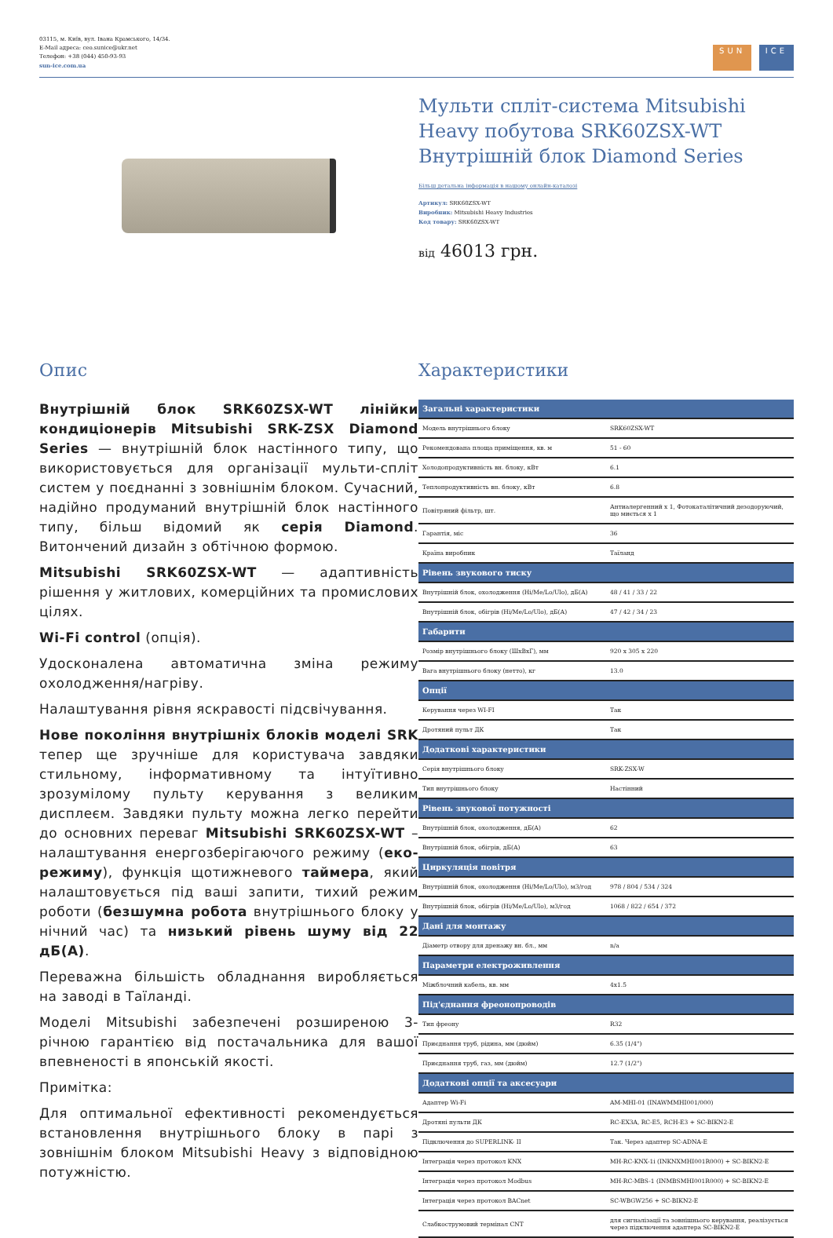03115, м. Київ, вул. Івана Крамського, 14/34.
E-Mail адреса: ceo.sunice@ukr.net
Телефон: +38 (044) 450-93-93
sun-ice.com.ua
SUN ICE
Мульти спліт-система Mitsubishi Heavy побутова SRK60ZSX-WT Внутрішній блок Diamond Series
Більш детальна інформація в нашому онлайн-каталозі
Артикул: SRK60ZSX-WT
Виробник: Mitsubishi Heavy Industries
Код товару: SRK60ZSX-WT
від 46013 грн.
Опис
Внутрішній блок SRK60ZSX-WT лінійки кондиціонерів Mitsubishi SRK-ZSX Diamond Series — внутрішній блок настінного типу, що використовується для організації мульти-спліт систем у поєднанні з зовнішнім блоком. Сучасний, надійно продуманий внутрішній блок настінного типу, більш відомий як серія Diamond. Витончений дизайн з обтічною формою.
Mitsubishi SRK60ZSX-WT — адаптивність рішення у житлових, комерційних та промислових цілях.
Wi-Fi control (опція).
Удосконалена автоматична зміна режиму охолодження/нагріву.
Налаштування рівня яскравості підсвічування.
Нове покоління внутрішніх блоків моделі SRK тепер ще зручніше для користувача завдяки стильному, інформативному та інтуїтивно зрозумілому пульту керування з великим дисплеєм. Завдяки пульту можна легко перейти до основних переваг Mitsubishi SRK60ZSX-WT – налаштування енергозберігаючого режиму (еко-режиму), функція щотижневого таймера, який налаштовується під ваші запити, тихий режим роботи (безшумна робота внутрішнього блоку у нічний час) та низький рівень шуму від 22 дБ(А).
Переважна більшість обладнання виробляється на заводі в Таїланді.
Моделі Mitsubishi забезпечені розширеною 3-річною гарантією від постачальника для вашої впевненості в японській якості.
Примітка:
Для оптимальної ефективності рекомендується встановлення внутрішнього блоку в парі з зовнішнім блоком Mitsubishi Heavy з відповідною потужністю.
Характеристики
| Загальні характеристики | |
| --- | --- |
| Модель внутрішнього блоку | SRK60ZSX-WT |
| Рекомендована площа приміщення, кв. м | 51 - 60 |
| Холодопродуктивність вн. блоку, кВт | 6.1 |
| Теплопродуктивність вн. блоку, кВт | 6.8 |
| Повітряний фільтр, шт. | Антиалергенний x 1, Фотокаталітичний дезодоруючий, що миється x 1 |
| Гарантія, міс | 36 |
| Країна виробник | Таїланд |
| Рівень звукового тиску | |
| Внутрішній блок, охолодження (Hi/Me/Lo/Ulo), дБ(А) | 48 / 41 / 33 / 22 |
| Внутрішній блок, обігрів (Hi/Me/Lo/Ulo), дБ(А) | 47 / 42 / 34 / 23 |
| Габарити | |
| Розмір внутрішнього блоку (ШxВxГ), мм | 920 x 305 x 220 |
| Вага внутрішнього блоку (нетто), кг | 13.0 |
| Опції | |
| Керування через WI-FI | Так |
| Дротяний пульт ДК | Так |
| Додаткові характеристики | |
| Серія внутрішнього блоку | SRK-ZSX-W |
| Тип внутрішнього блоку | Настінний |
| Рівень звукової потужності | |
| Внутрішній блок, охолодження, дБ(А) | 62 |
| Внутрішній блок, обігрів, дБ(А) | 63 |
| Циркуляція повітря | |
| Внутрішній блок, охолодження (Hi/Me/Lo/Ulo), м3/год | 978 / 804 / 534 / 324 |
| Внутрішній блок, обігрів (Hi/Me/Lo/Ulo), м3/год | 1068 / 822 / 654 / 372 |
| Дані для монтажу | |
| Діаметр отвору для дренажу вн. бл., мм | n/a |
| Параметри електроживлення | |
| Міжблочний кабель, кв. мм | 4x1.5 |
| Під'єднання фреонопроводів | |
| Тип фреону | R32 |
| Приєднання труб, рідина, мм (дюйм) | 6.35 (1/4") |
| Приєднання труб, газ, мм (дюйм) | 12.7 (1/2") |
| Додаткові опції та аксесуари | |
| Адаптер Wi-Fi | AM-MHI-01 (INAWMMHI001/000) |
| Дротяні пульти ДК | RC-EX3A, RC-E5, RCH-E3 + SC-BIKN2-E |
| Підключення до SUPERLINK- II | Так. Через адаптер SC-ADNA-E |
| Інтеграція через протокол KNX | MH-RC-KNX-1i (INKNXMHI001R000) + SC-BIKN2-E |
| Інтеграція через протокол Modbus | MH-RC-MBS-1 (INMBSMHI001R000) + SC-BIKN2-E |
| Інтеграція через протокол BACnet | SC-WBGW256 + SC-BIKN2-E |
| Слабкострумовий термінал CNT | для сигналізації та зовнішнього керування, реалізується через підключення адаптера SC-BIKN2-E |